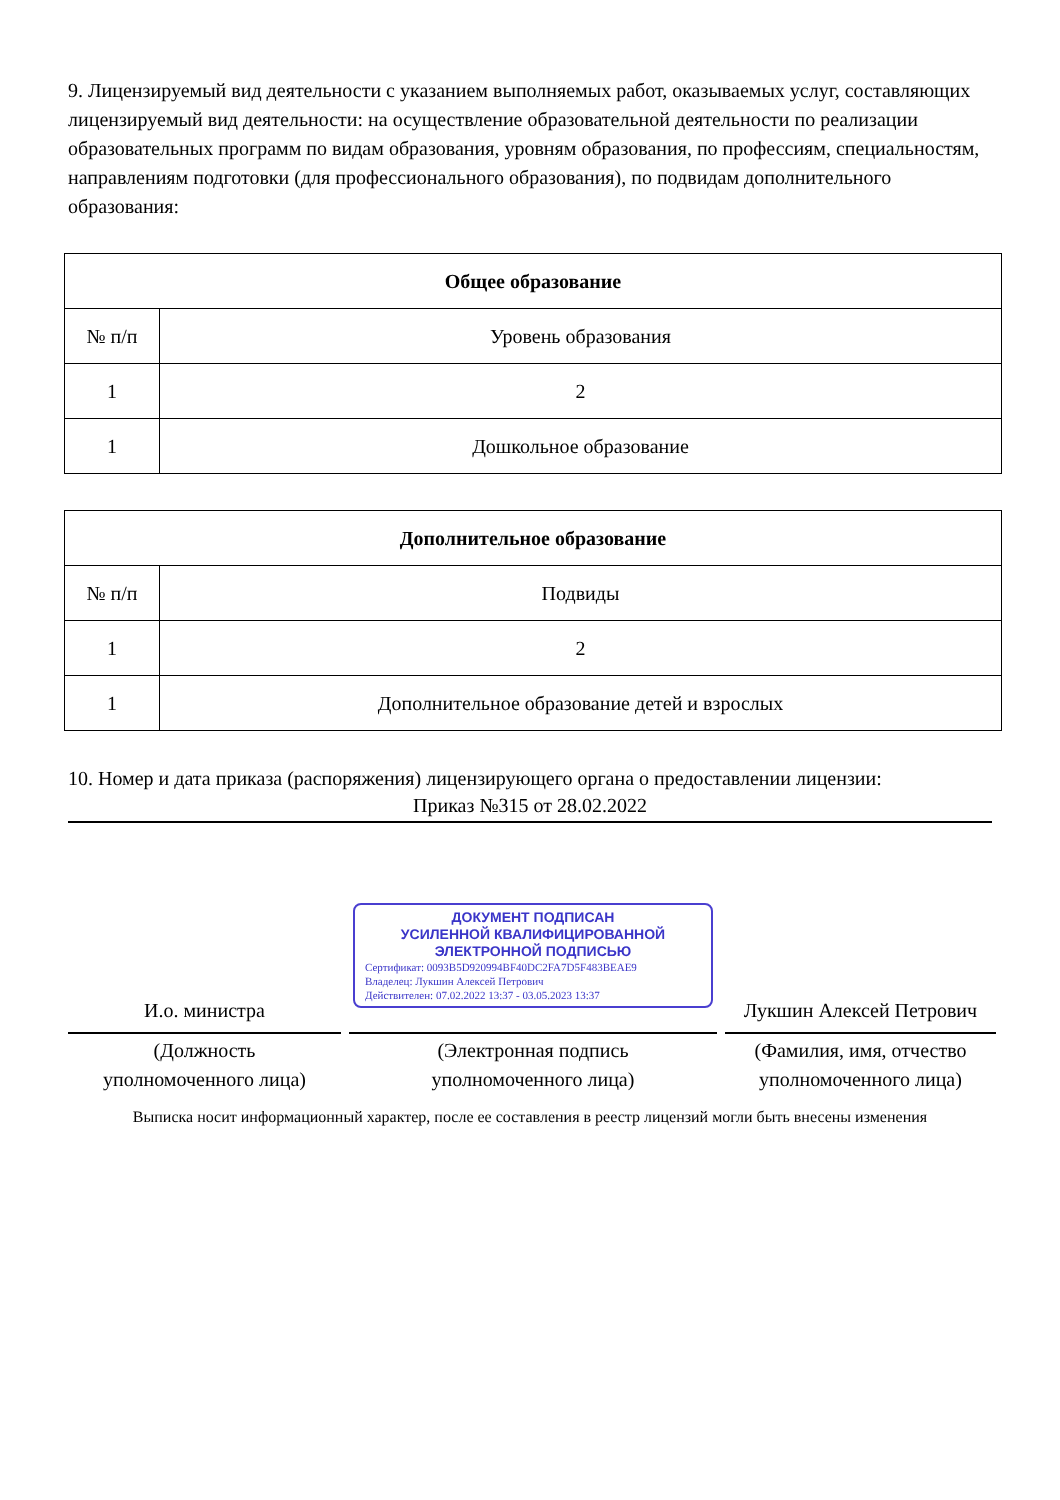9. Лицензируемый вид деятельности с указанием выполняемых работ, оказываемых услуг, составляющих лицензируемый вид деятельности: на осуществление образовательной деятельности по реализации образовательных программ по видам образования, уровням образования, по профессиям, специальностям, направлениям подготовки (для профессионального образования), по подвидам дополнительного образования:
| Общее образование | |
| --- | --- |
| № п/п | Уровень образования |
| 1 | 2 |
| 1 | Дошкольное образование |
| Дополнительное образование | |
| --- | --- |
| № п/п | Подвиды |
| 1 | 2 |
| 1 | Дополнительное образование детей и взрослых |
10. Номер и дата приказа (распоряжения) лицензирующего органа о предоставлении лицензии:
Приказ №315 от 28.02.2022
И.о. министра
(Должность
уполномоченного лица)
ДОКУМЕНТ ПОДПИСАН
УСИЛЕННОЙ КВАЛИФИЦИРОВАННОЙ
ЭЛЕКТРОННОЙ ПОДПИСЬЮ
Сертификат: 0093B5D920994BF40DC2FA7D5F483BEAE9
Владелец: Лукшин Алексей Петрович
Действителен: 07.02.2022 13:37 - 03.05.2023 13:37
(Электронная подпись
уполномоченного лица)
Лукшин Алексей Петрович
(Фамилия, имя, отчество
уполномоченного лица)
Выписка носит информационный характер, после ее составления в реестр лицензий могли быть внесены изменения